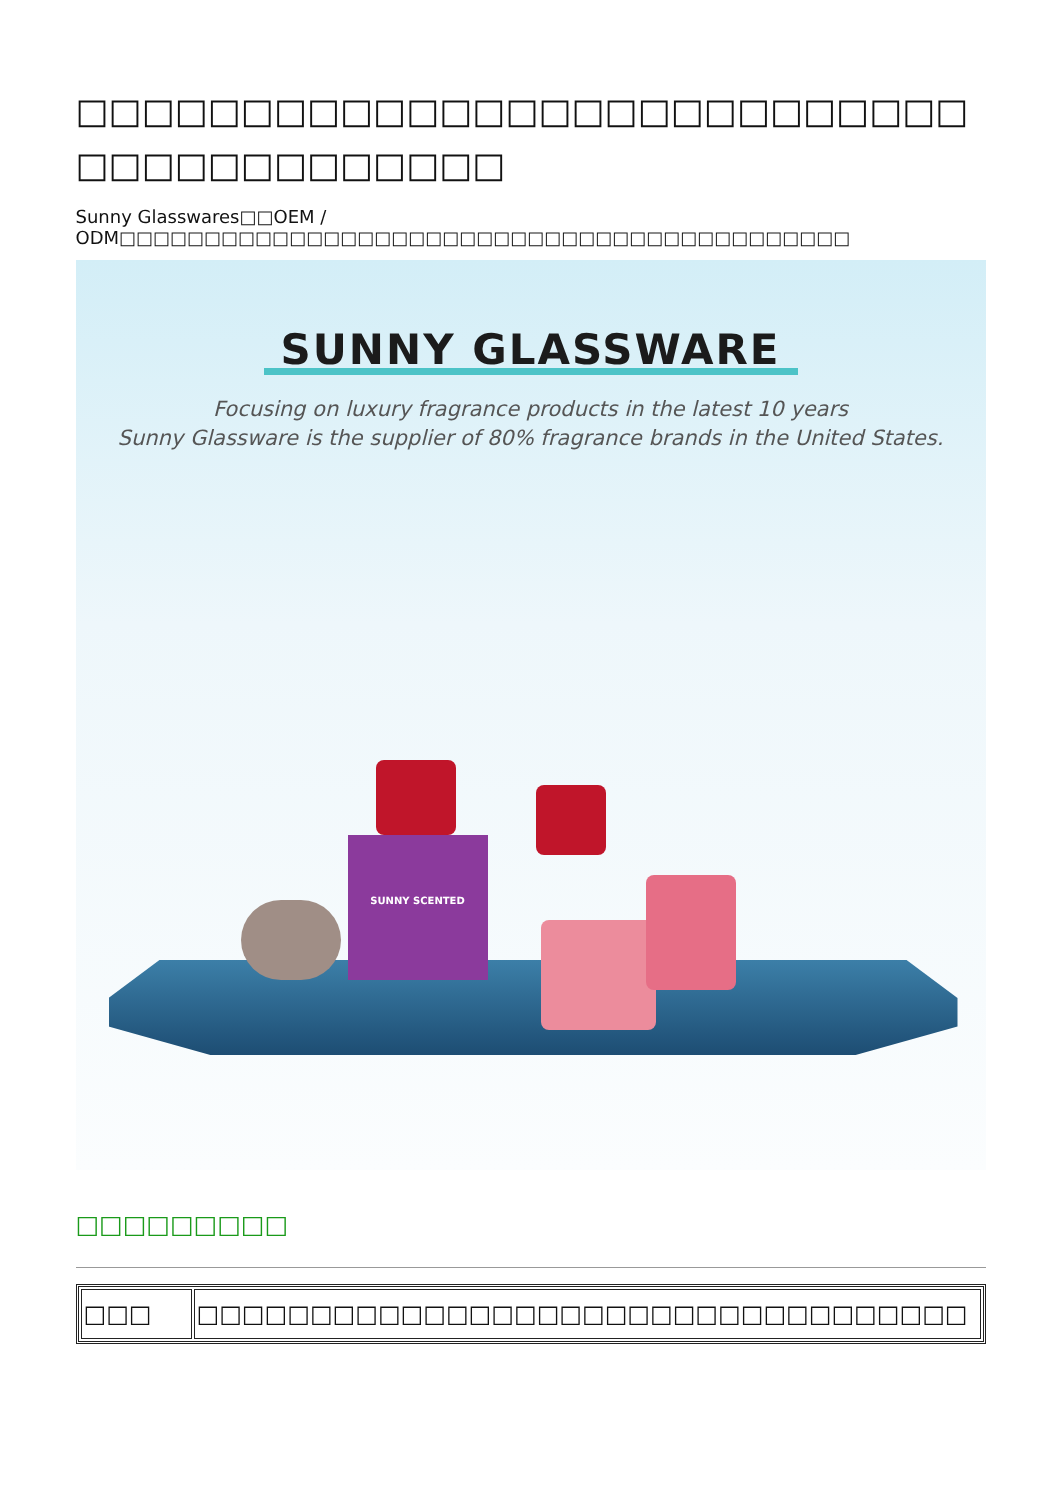□□□□□□□□□□□□□□□□□□□□□□□□□□□□□□□□□□□□□□□□
Sunny Glasswares□□OEM / ODM□□□□□□□□□□□□□□□□□□□□□□□□□□□□□□□□□□□□□□□□□□□
SUNNY GLASSWARE
Focusing on luxury fragrance products in the latest 10 years
Sunny Glassware is the supplier of 80% fragrance brands in the United States.
SUNNY SCENTED
□□□□□□□□□
| □□□ | □□□□□□□□□□□□□□□□□□□□□□□□□□□□□□□□□□ |